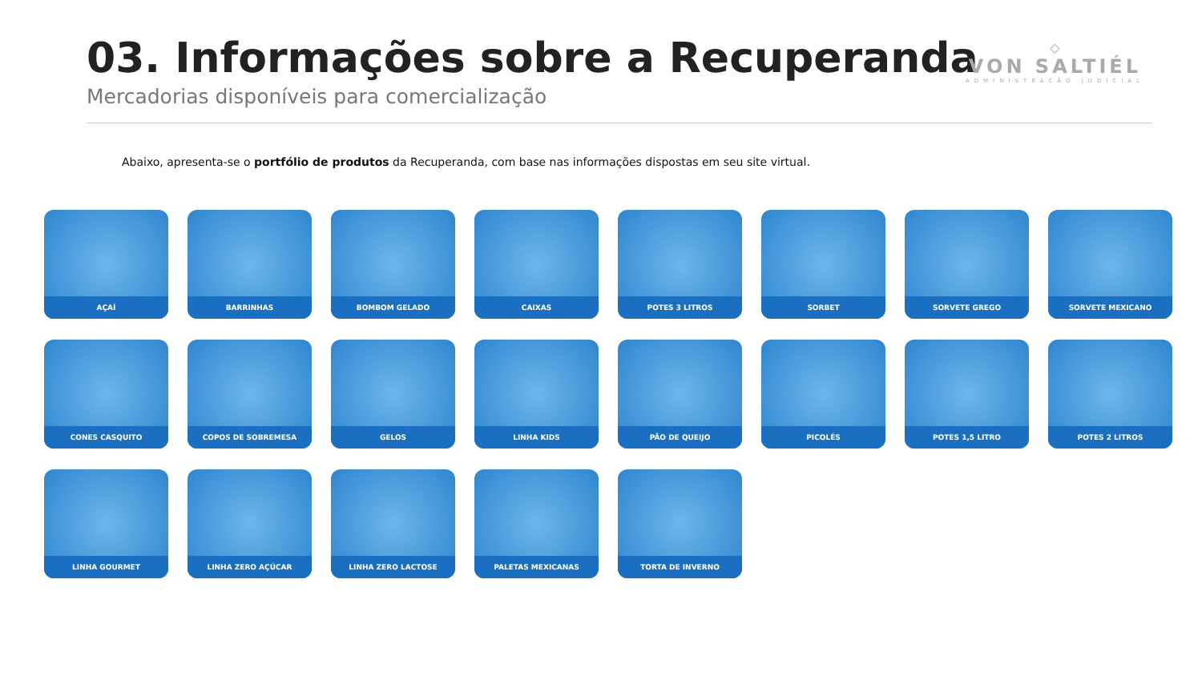03. Informações sobre a Recuperanda
Mercadorias disponíveis para comercialização
◇
VON SALTIÉL
ADMINISTRAÇÃO JUDICIAL
Abaixo, apresenta-se o portfólio de produtos da Recuperanda, com base nas informações dispostas em seu site virtual.
AÇAÍ
BARRINHAS
BOMBOM GELADO
CAIXAS
POTES 3 LITROS
SORBET
SORVETE GREGO
SORVETE MEXICANO
CONES CASQUITO
COPOS DE SOBREMESA
GELOS
LINHA KIDS
PÃO DE QUEIJO
PICOLÉS
POTES 1,5 LITRO
POTES 2 LITROS
LINHA GOURMET
LINHA ZERO AÇÚCAR
LINHA ZERO LACTOSE
PALETAS MEXICANAS
TORTA DE INVERNO